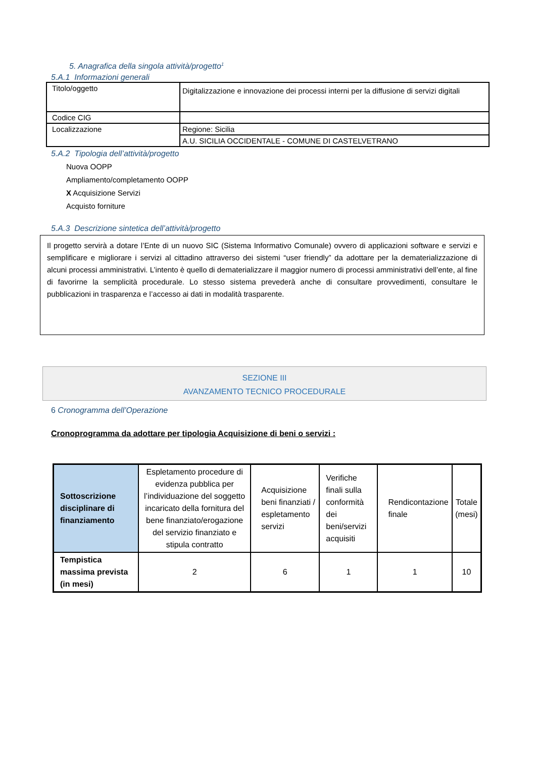5. Anagrafica della singola attività/progetto<sup>1</sup>
5.A.1 Informazioni generali
| Titolo/oggetto | Digitalizzazione e innovazione dei processi interni per la diffusione di servizi digitali |
| Codice CIG | |
| Localizzazione | Regione: Sicilia |
| | A.U. SICILIA OCCIDENTALE - COMUNE DI CASTELVETRANO |
5.A.2 Tipologia dell’attività/progetto
Nuova OOPP
Ampliamento/completamento OOPP
X Acquisizione Servizi
Acquisto forniture
5.A.3 Descrizione sintetica dell’attività/progetto
Il progetto servirà a dotare l’Ente di un nuovo SIC (Sistema Informativo Comunale) ovvero di applicazioni software e servizi e semplificare e migliorare i servizi al cittadino attraverso dei sistemi “user friendly” da adottare per la dematerializzazione di alcuni processi amministrativi. L’intento è quello di dematerializzare il maggior numero di processi amministrativi dell’ente, al fine di favorirne la semplicità procedurale. Lo stesso sistema prevederà anche di consultare provvedimenti, consultare le pubblicazioni in trasparenza e l’accesso ai dati in modalità trasparente.
SEZIONE III
AVANZAMENTO TECNICO PROCEDURALE
6 Cronogramma dell’Operazione
Cronoprogramma da adottare per tipologia Acquisizione di beni o servizi :
| Sottoscrizione disciplinare di finanziamento | Espletamento procedure di evidenza pubblica per l’individuazione del soggetto incaricato della fornitura del bene finanziato/erogazione del servizio finanziato e stipula contratto | Acquisizione beni finanziati / espletamento servizi | Verifiche finali sulla conformità dei beni/servizi acquisiti | Rendicontazione finale | Totale (mesi) |
| Tempistica massima prevista (in mesi) | 2 | 6 | 1 | 1 | 10 |